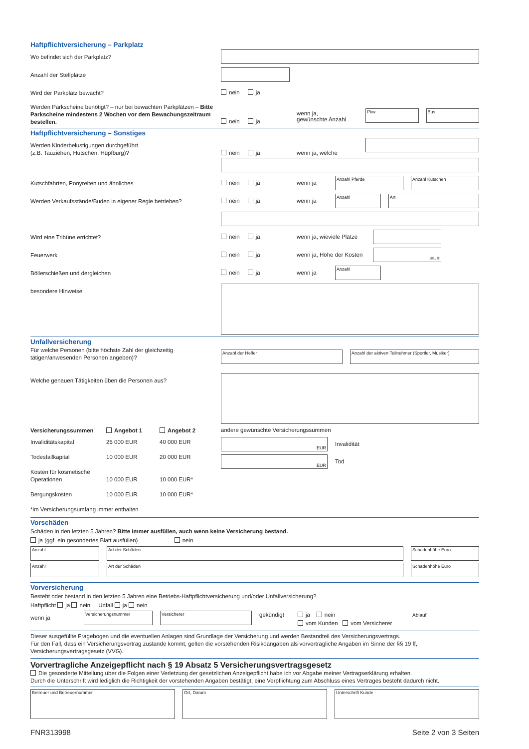Haftpflichtversicherung – Parkplatz
Wo befindet sich der Parkplatz?
Anzahl der Stellplätze
Wird der Parkplatz bewacht?
nein ja
Werden Parkscheine benötigt? – nur bei bewachten Parkplätzen – Bitte Parkscheine mindestens 2 Wochen vor dem Bewachungszeitraum bestellen.
nein ja
wenn ja,
gewünschte Anzahl
Pkw Bus
Haftpflichtversicherung – Sonstiges
Werden Kinderbelustigungen durchgeführt
(z.B. Tauziehen, Hutschen, Hüpfburg)?
nein ja wenn ja, welche
Kutschfahrten, Ponyreiten und ähnliches
nein ja wenn ja
Anzahl Pferde Anzahl Kutschen
Werden Verkaufsstände/Buden in eigener Regie betrieben?
nein ja wenn ja
Anzahl Art
Wird eine Tribüne errichtet?
nein ja wenn ja, wieviele Plätze
Feuerwerk
nein ja wenn ja, Höhe der Kosten
EUR
Böllerschießen und dergleichen
nein ja wenn ja
Anzahl
besondere Hinweise
Unfallversicherung
Für welche Personen (bitte höchste Zahl der gleichzeitig tätigen/anwesenden Personen angeben)?
Anzahl der Helfer Anzahl der aktiven Teilnehmer (Sportler, Musiker)
Welche genauen Tätigkeiten üben die Personen aus?
Versicherungssummen Angebot 1 Angebot 2
Invaliditätskapital 25 000 EUR 40 000 EUR
Todesfallkapital 10 000 EUR 20 000 EUR
Kosten für kosmetische Operationen 10 000 EUR 10 000 EUR*
Bergungskosten 10 000 EUR 10 000 EUR*
*im Versicherungsumfang immer enthalten
andere gewünschte Versicherungssummen
EUR
Invalidität
EUR
Tod
Vorschäden
Schäden in den letzten 5 Jahren? Bitte immer ausfüllen, auch wenn keine Versicherung bestand.
ja (ggf. ein gesondertes Blatt ausfüllen) nein
Anzahl Art der Schäden Schadenhöhe Euro
Anzahl Art der Schäden Schadenhöhe Euro
Vorversicherung
Besteht oder bestand in den letzten 5 Jahren eine Betriebs-Haftpflichtversicherung und/oder Unfallversicherung?
Haftpflicht ja nein Unfall ja nein
wenn ja
Versicherungsnummer Versicherer
gekündigt
ja nein
vom Kunden vom Versicherer
Ablauf
Dieser ausgefüllte Fragebogen und die eventuellen Anlagen sind Grundlage der Versicherung und werden Bestandteil des Versicherungsvertrags.
Für den Fall, dass ein Versicherungsvertrag zustande kommt, gelten die vorstehenden Risikoangaben als vorvertragliche Angaben im Sinne der §§ 19 ff, Versicherungsvertragsgesetz (VVG).
Vorvertragliche Anzeigepflicht nach § 19 Absatz 5 Versicherungsvertragsgesetz
Die gesonderte Mitteilung über die Folgen einer Verletzung der gesetzlichen Anzeigepflicht habe ich vor Abgabe meiner Vertragserklärung erhalten.
Durch die Unterschrift wird lediglich die Richtigkeit der vorstehenden Angaben bestätigt; eine Verpflichtung zum Abschluss eines Vertrages besteht dadurch nicht.
Betreuer und Betreuernummer Ort, Datum Unterschrift Kunde
FNR313998 Seite 2 von 3 Seiten